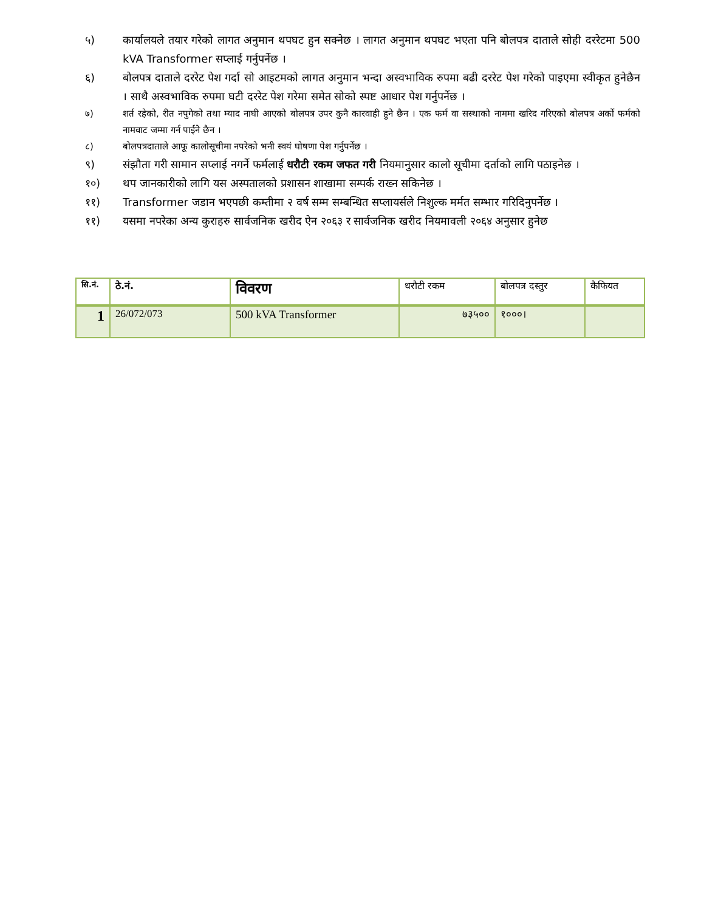५) कार्यालयले तयार गरेको लागत अनुमान थपघट हुन सक्नेछ । लागत अनुमान थपघट भएता पनि बोलपत्र दाताले सोही दररेटमा 500 kVA Transformer सप्लाई गर्नुपर्नेछ ।
६) बोलपत्र दाताले दररेट पेश गर्दा सो आइटमको लागत अनुमान भन्दा अस्वभाविक रुपमा बढी दररेट पेश गरेको पाइएमा स्वीकृत हुनेछैन । साथै अस्वभाविक रुपमा घटी दररेट पेश गरेमा समेत सोको स्पष्ट आधार पेश गर्नुपर्नेछ ।
७) शर्त रहेको, रीत नपुगेको तथा म्याद नाघी आएको बोलपत्र उपर कुनै कारवाही हुने छैन । एक फर्म वा सस्थाको नाममा खरिद गरिएको बोलपत्र अर्को फर्मको नामवाट जम्मा गर्न पाईने छैन ।
८) बोलपत्रदाताले आफू कालोसूचीमा नपरेको भनी स्वयं घोषणा पेश गर्नुपर्नेछ ।
९) संझौता गरी सामान सप्लाई नगर्ने फर्मलाई धरौटी रकम जफत गरी नियमानुसार कालो सूचीमा दर्ताको लागि पठाइनेछ ।
१०) थप जानकारीको लागि यस अस्पतालको प्रशासन शाखामा सम्पर्क राख्न सकिनेछ ।
११) Transformer जडान भएपछी कम्तीमा २ वर्ष सम्म सम्बन्धित सप्लायर्सले निशुल्क मर्मत सम्भार गरिदिनुपर्नेछ ।
११) यसमा नपरेका अन्य कुराहरु सार्वजनिक खरीद ऐन २०६३ र सार्वजनिक खरीद नियमावली २०६४ अनुसार हुनेछ
| सि.नं. | ठे.नं. | विवरण | धरौटी रकम | बोलपत्र दस्तुर | कैफियत |
| --- | --- | --- | --- | --- | --- |
| 1 | 26/072/073 | 500 kVA Transformer | ७३५०० | १०००। | |